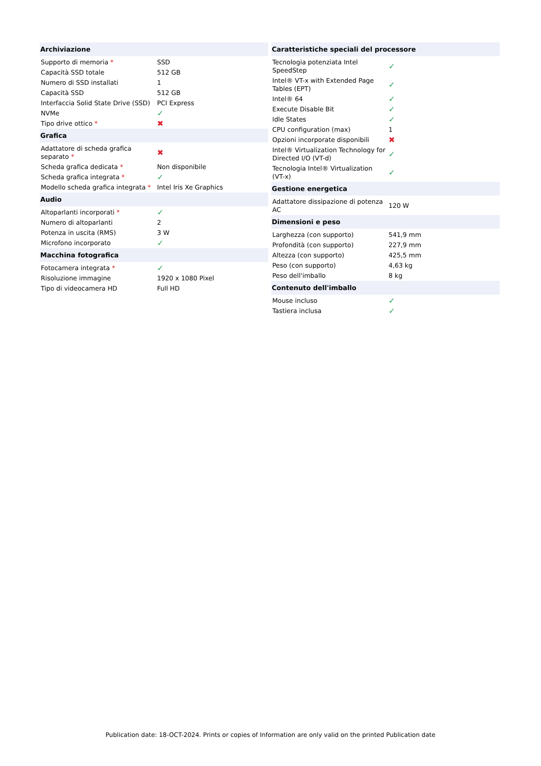| Archiviazione | |
| --- | --- |
| Supporto di memoria * | SSD |
| Capacità SSD totale | 512 GB |
| Numero di SSD installati | 1 |
| Capacità SSD | 512 GB |
| Interfaccia Solid State Drive (SSD) | PCI Express |
| NVMe | ✓ |
| Tipo drive ottico * | ✖ |
| Grafica | |
| Adattatore di scheda grafica separato * | ✖ |
| Scheda grafica dedicata * | Non disponibile |
| Scheda grafica integrata * | ✓ |
| Modello scheda grafica integrata * | Intel Iris Xe Graphics |
| Audio | |
| Altoparlanti incorporati * | ✓ |
| Numero di altoparlanti | 2 |
| Potenza in uscita (RMS) | 3 W |
| Microfono incorporato | ✓ |
| Macchina fotografica | |
| Fotocamera integrata * | ✓ |
| Risoluzione immagine | 1920 x 1080 Pixel |
| Tipo di videocamera HD | Full HD |
| Caratteristiche speciali del processore | |
| --- | --- |
| Tecnologia potenziata Intel SpeedStep | ✓ |
| Intel® VT-x with Extended Page Tables (EPT) | ✓ |
| Intel® 64 | ✓ |
| Execute Disable Bit | ✓ |
| Idle States | ✓ |
| CPU configuration (max) | 1 |
| Opzioni incorporate disponibili | ✖ |
| Intel® Virtualization Technology for Directed I/O (VT-d) | ✓ |
| Tecnologia Intel® Virtualization (VT-x) | ✓ |
| Gestione energetica | |
| Adattatore dissipazione di potenza AC | 120 W |
| Dimensioni e peso | |
| Larghezza (con supporto) | 541,9 mm |
| Profondità (con supporto) | 227,9 mm |
| Altezza (con supporto) | 425,5 mm |
| Peso (con supporto) | 4,63 kg |
| Peso dell'imballo | 8 kg |
| Contenuto dell'imballo | |
| Mouse incluso | ✓ |
| Tastiera inclusa | ✓ |
Publication date: 18-OCT-2024. Prints or copies of Information are only valid on the printed Publication date